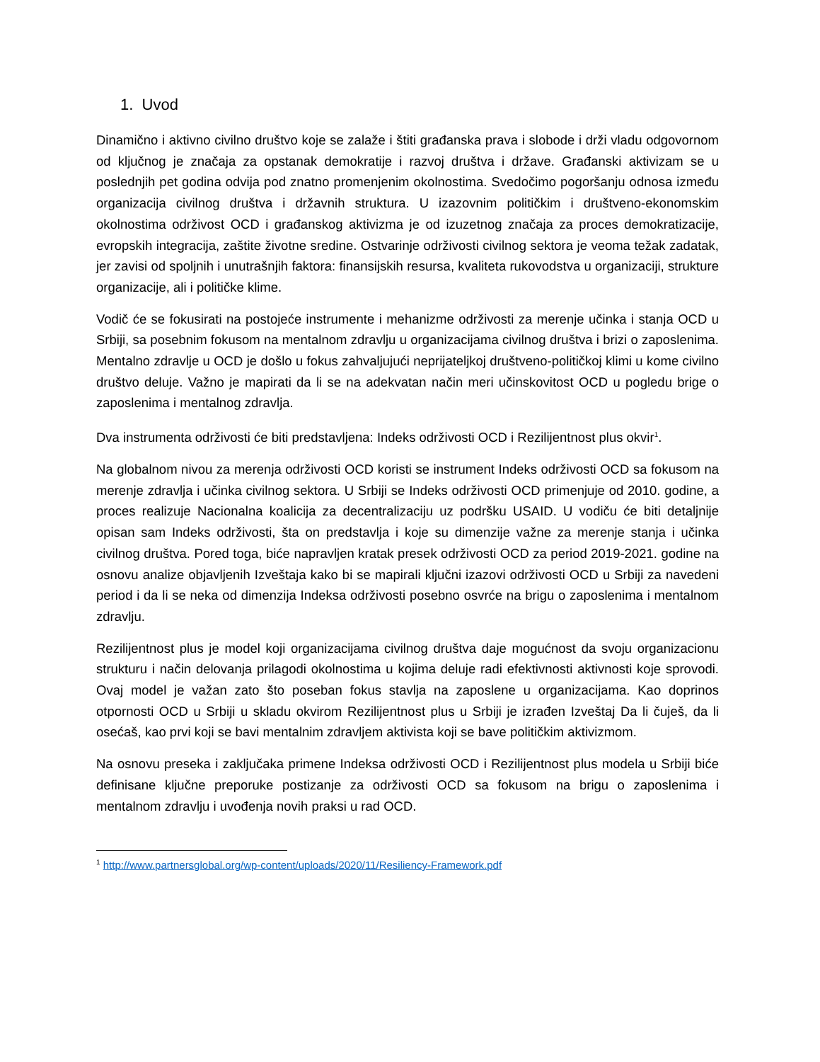1. Uvod
Dinamično i aktivno civilno društvo koje se zalaže i štiti građanska prava i slobode i drži vladu odgovornom od ključnog je značaja za opstanak demokratije i razvoj društva i države. Građanski aktivizam se u poslednjih pet godina odvija pod znatno promenjenim okolnostima. Svedočimo pogoršanju odnosa između organizacija civilnog društva i državnih struktura. U izazovnim političkim i društveno-ekonomskim okolnostima održivost OCD i građanskog aktivizma je od izuzetnog značaja za proces demokratizacije, evropskih integracija, zaštite životne sredine. Ostvarinje održivosti civilnog sektora je veoma težak zadatak, jer zavisi od spoljnih i unutrašnjih faktora: finansijskih resursa, kvaliteta rukovodstva u organizaciji, strukture organizacije, ali i političke klime.
Vodič će se fokusirati na postojeće instrumente i mehanizme održivosti za merenje učinka i stanja OCD u Srbiji, sa posebnim fokusom na mentalnom zdravlju u organizacijama civilnog društva i brizi o zaposlenima. Mentalno zdravlje u OCD je došlo u fokus zahvaljujući neprijateljkoj društveno-političkoj klimi u kome civilno društvo deluje. Važno je mapirati da li se na adekvatan način meri učinskovitost OCD u pogledu brige o zaposlenima i mentalnog zdravlja.
Dva instrumenta održivosti će biti predstavljena: Indeks održivosti OCD i Rezilijentnost plus okvir<sup>1</sup>.
Na globalnom nivou za merenja održivosti OCD koristi se instrument Indeks održivosti OCD sa fokusom na merenje zdravlja i učinka civilnog sektora. U Srbiji se Indeks održivosti OCD primenjuje od 2010. godine, a proces realizuje Nacionalna koalicija za decentralizaciju uz podršku USAID. U vodiču će biti detaljnije opisan sam Indeks održivosti, šta on predstavlja i koje su dimenzije važne za merenje stanja i učinka civilnog društva. Pored toga, biće napravljen kratak presek održivosti OCD za period 2019-2021. godine na osnovu analize objavljenih Izveštaja kako bi se mapirali ključni izazovi održivosti OCD u Srbiji za navedeni period i da li se neka od dimenzija Indeksa održivosti posebno osvrće na brigu o zaposlenima i mentalnom zdravlju.
Rezilijentnost plus je model koji organizacijama civilnog društva daje mogućnost da svoju organizacionu strukturu i način delovanja prilagodi okolnostima u kojima deluje radi efektivnosti aktivnosti koje sprovodi. Ovaj model je važan zato što poseban fokus stavlja na zaposlene u organizacijama. Kao doprinos otpornosti OCD u Srbiji u skladu okvirom Rezilijentnost plus u Srbiji je izrađen Izveštaj Da li čuješ, da li osećaš, kao prvi koji se bavi mentalnim zdravljem aktivista koji se bave političkim aktivizmom.
Na osnovu preseka i zaključaka primene Indeksa održivosti OCD i Rezilijentnost plus modela u Srbiji biće definisane ključne preporuke postizanje za održivosti OCD sa fokusom na brigu o zaposlenima i mentalnom zdravlju i uvođenja novih praksi u rad OCD.
<sup>1</sup> http://www.partnersglobal.org/wp-content/uploads/2020/11/Resiliency-Framework.pdf